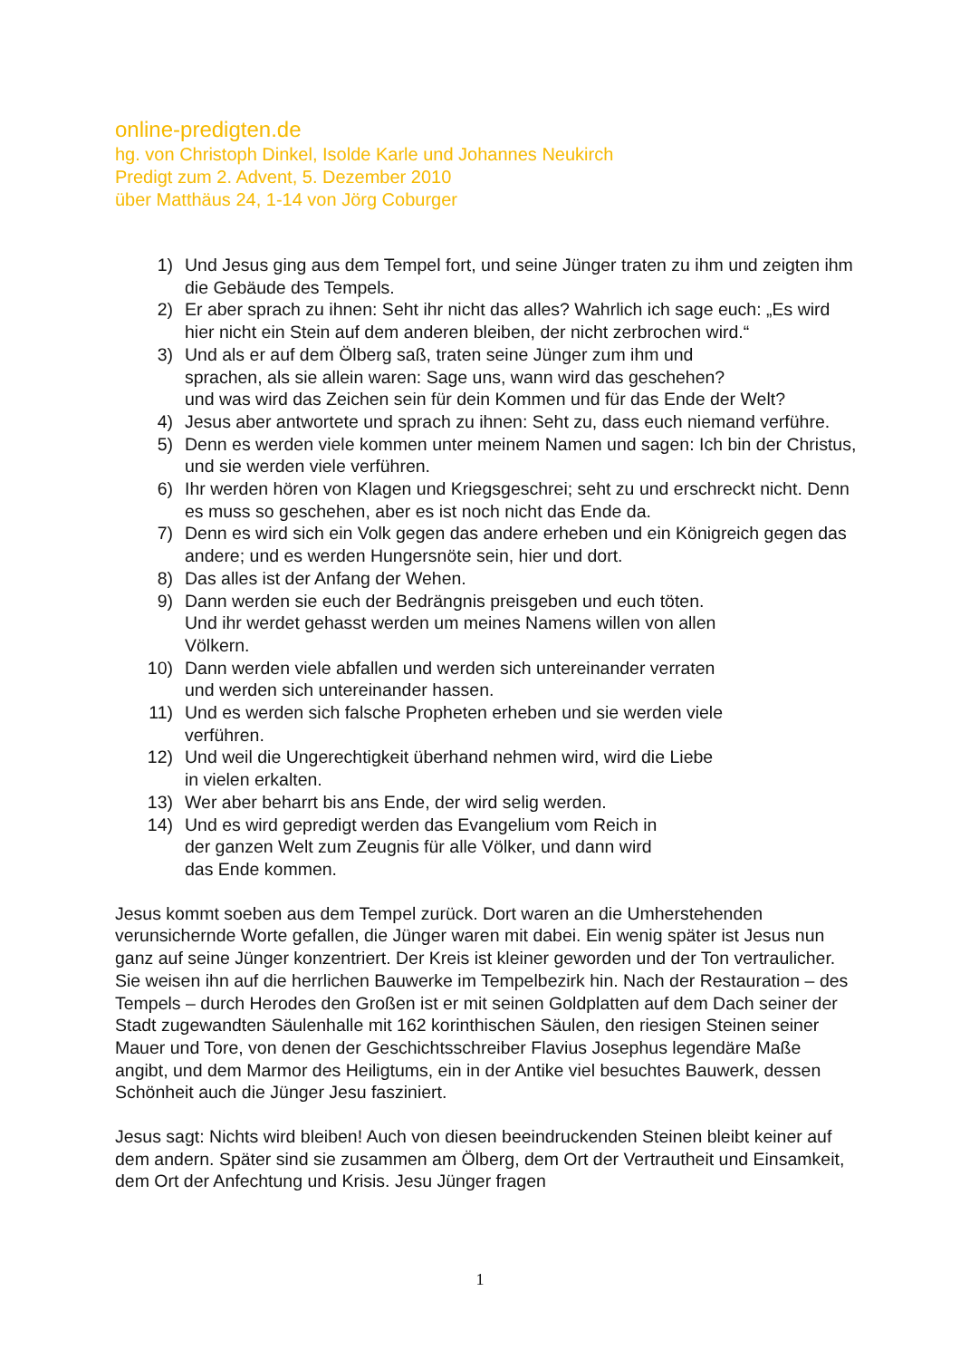online-predigten.de
hg. von Christoph Dinkel, Isolde Karle und Johannes Neukirch
Predigt zum 2. Advent, 5. Dezember 2010
über Matthäus 24, 1-14 von Jörg Coburger
1) Und Jesus ging aus dem Tempel fort, und seine Jünger traten zu ihm und zeigten ihm die Gebäude des Tempels.
2) Er aber sprach zu ihnen: Seht ihr nicht das alles? Wahrlich ich sage euch: „Es wird hier nicht ein Stein auf dem anderen bleiben, der nicht zerbrochen wird.“
3) Und als er auf dem Ölberg saß, traten seine Jünger zum ihm und
sprachen, als sie allein waren: Sage uns, wann wird das geschehen?
und was wird das Zeichen sein für dein Kommen und für das Ende der Welt?
4) Jesus aber antwortete und sprach zu ihnen: Seht zu, dass euch niemand verführe.
5) Denn es werden viele kommen unter meinem Namen und sagen: Ich bin der Christus, und sie werden viele verführen.
6) Ihr werden hören von Klagen und Kriegsgeschrei; seht zu und erschreckt nicht. Denn es muss so geschehen, aber es ist noch nicht das Ende da.
7) Denn es wird sich ein Volk gegen das andere erheben und ein Königreich gegen das andere; und es werden Hungersnöte sein, hier und dort.
8) Das alles ist der Anfang der Wehen.
9) Dann werden sie euch der Bedrängnis preisgeben und euch töten.
Und ihr werdet gehasst werden um meines Namens willen von allen
Völkern.
10) Dann werden viele abfallen und werden sich untereinander verraten
und werden sich untereinander hassen.
11) Und es werden sich falsche Propheten erheben und sie werden viele
verführen.
12) Und weil die Ungerechtigkeit überhand nehmen wird, wird die Liebe
in vielen erkalten.
13) Wer aber beharrt bis ans Ende, der wird selig werden.
14) Und es wird gepredigt werden das Evangelium vom Reich in
der ganzen Welt zum Zeugnis für alle Völker, und dann wird
das Ende kommen.
Jesus kommt soeben aus dem Tempel zurück. Dort waren an die Umherstehenden verunsichernde Worte gefallen, die Jünger waren mit dabei. Ein wenig später ist Jesus nun ganz auf seine Jünger konzentriert. Der Kreis ist kleiner geworden und der Ton vertraulicher. Sie weisen ihn auf die herrlichen Bauwerke im Tempelbezirk hin. Nach der Restauration – des Tempels – durch Herodes den Großen ist er mit seinen Goldplatten auf dem Dach seiner der Stadt zugewandten Säulenhalle mit 162 korinthischen Säulen, den riesigen Steinen seiner Mauer und Tore, von denen der Geschichtsschreiber Flavius Josephus legendäre Maße angibt, und dem Marmor des Heiligtums, ein in der Antike viel besuchtes Bauwerk, dessen Schönheit auch die Jünger Jesu fasziniert.
Jesus sagt: Nichts wird bleiben! Auch von diesen beeindruckenden Steinen bleibt keiner auf dem andern. Später sind sie zusammen am Ölberg, dem Ort der Vertrautheit und Einsamkeit, dem Ort der Anfechtung und Krisis. Jesu Jünger fragen
1